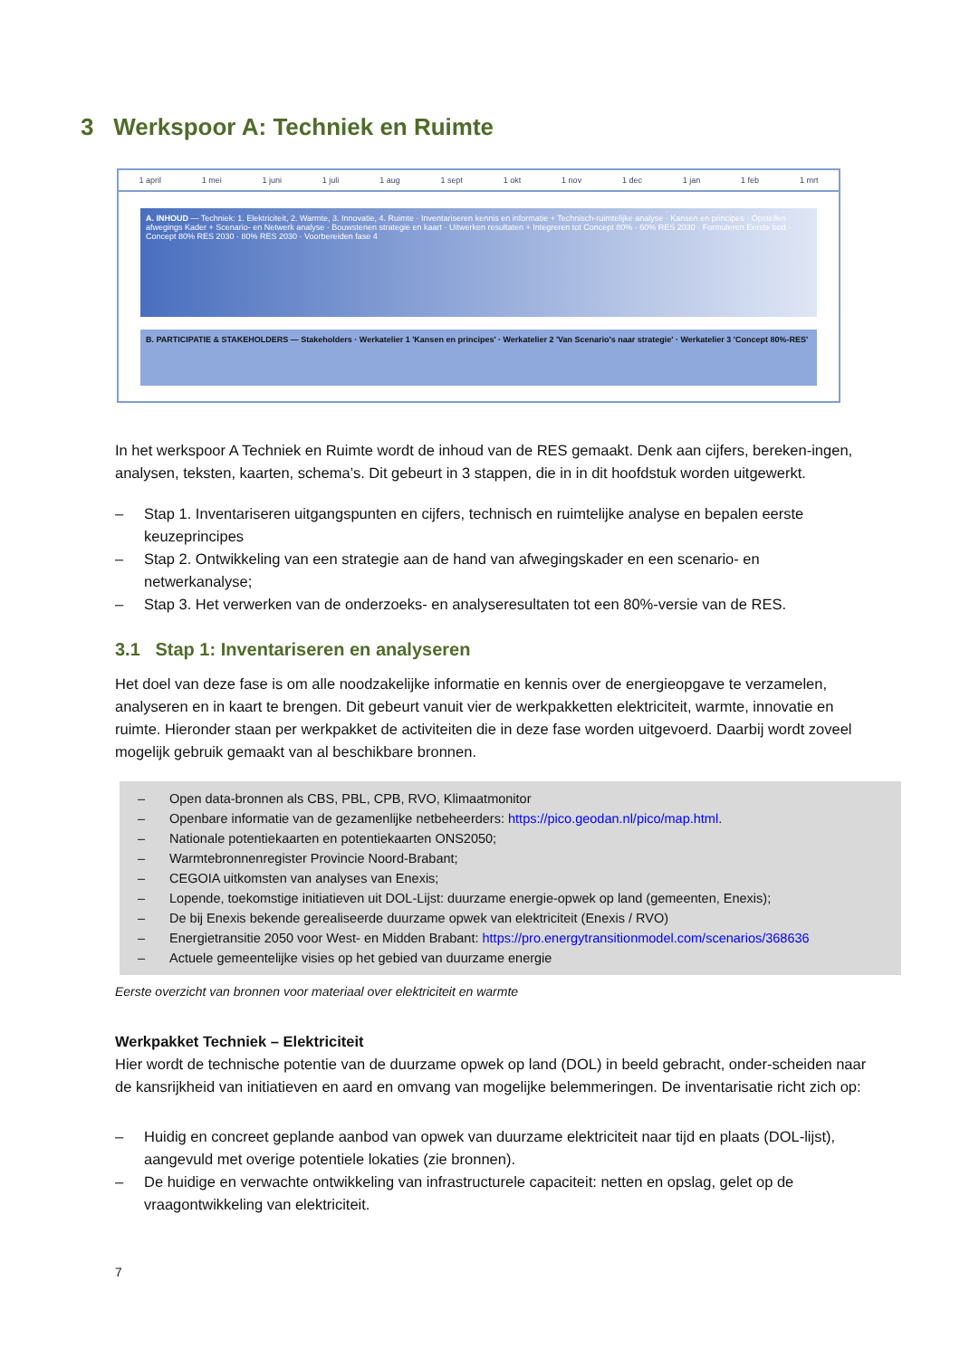3 Werkspoor A: Techniek en Ruimte
1 april 1 mei 1 juni 1 juli 1 aug 1 sept 1 okt 1 nov 1 dec 1 jan 1 feb 1 mrt
A. INHOUD — Techniek: 1. Elektriciteit, 2. Warmte, 3. Innovatie, 4. Ruimte · Inventariseren kennis en informatie + Technisch-ruimtelijke analyse · Kansen en principes · Opstellen afwegings Kader + Scenario- en Netwerk analyse · Bouwstenen strategie en kaart · Uitwerken resultaten + Integreren tot Concept 80% · 60% RES 2030 · Formuleren Eerste bod · Concept 80% RES 2030 · 80% RES 2030 · Voorbereiden fase 4
B. PARTICIPATIE & STAKEHOLDERS — Stakeholders · Werkatelier 1 'Kansen en principes' · Werkatelier 2 'Van Scenario's naar strategie' · Werkatelier 3 'Concept 80%-RES'
In het werkspoor A Techniek en Ruimte wordt de inhoud van de RES gemaakt. Denk aan cijfers, bereken-ingen, analysen, teksten, kaarten, schema’s. Dit gebeurt in 3 stappen, die in in dit hoofdstuk worden uitgewerkt.
– Stap 1. Inventariseren uitgangspunten en cijfers, technisch en ruimtelijke analyse en bepalen eerste keuzeprincipes
– Stap 2. Ontwikkeling van een strategie aan de hand van afwegingskader en een scenario- en netwerkanalyse;
– Stap 3. Het verwerken van de onderzoeks- en analyseresultaten tot een 80%-versie van de RES.
3.1 Stap 1: Inventariseren en analyseren
Het doel van deze fase is om alle noodzakelijke informatie en kennis over de energieopgave te verzamelen, analyseren en in kaart te brengen. Dit gebeurt vanuit vier de werkpakketten elektriciteit, warmte, innovatie en ruimte. Hieronder staan per werkpakket de activiteiten die in deze fase worden uitgevoerd. Daarbij wordt zoveel mogelijk gebruik gemaakt van al beschikbare bronnen.
– Open data-bronnen als CBS, PBL, CPB, RVO, Klimaatmonitor
– Openbare informatie van de gezamenlijke netbeheerders: https://pico.geodan.nl/pico/map.html.
– Nationale potentiekaarten en potentiekaarten ONS2050;
– Warmtebronnenregister Provincie Noord-Brabant;
– CEGOIA uitkomsten van analyses van Enexis;
– Lopende, toekomstige initiatieven uit DOL-Lijst: duurzame energie-opwek op land (gemeenten, Enexis);
– De bij Enexis bekende gerealiseerde duurzame opwek van elektriciteit (Enexis / RVO)
– Energietransitie 2050 voor West- en Midden Brabant: https://pro.energytransitionmodel.com/scenarios/368636
– Actuele gemeentelijke visies op het gebied van duurzame energie
Eerste overzicht van bronnen voor materiaal over elektriciteit en warmte
Werkpakket Techniek – Elektriciteit
Hier wordt de technische potentie van de duurzame opwek op land (DOL) in beeld gebracht, onder-scheiden naar de kansrijkheid van initiatieven en aard en omvang van mogelijke belemmeringen. De inventarisatie richt zich op:
– Huidig en concreet geplande aanbod van opwek van duurzame elektriciteit naar tijd en plaats (DOL-lijst), aangevuld met overige potentiele lokaties (zie bronnen).
– De huidige en verwachte ontwikkeling van infrastructurele capaciteit: netten en opslag, gelet op de vraagontwikkeling van elektriciteit.
7